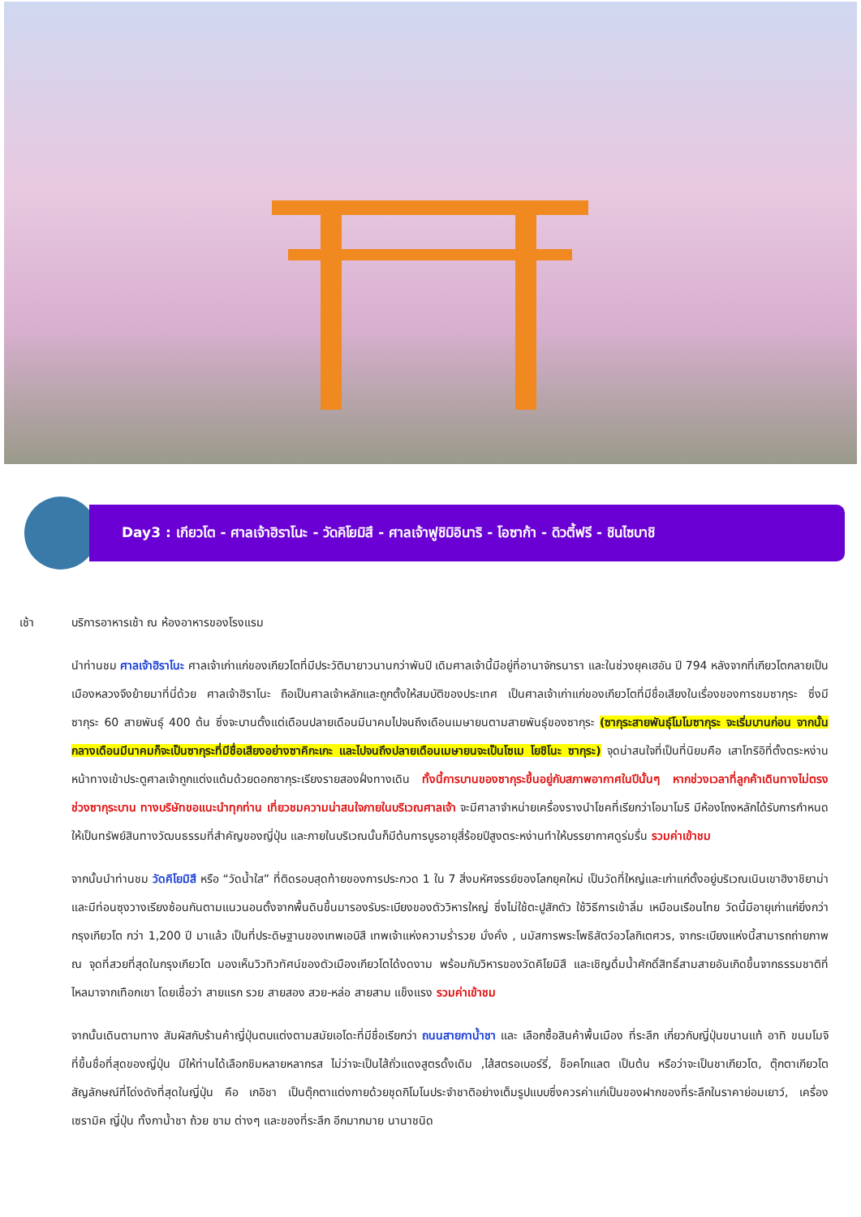Day3 : เกียวโต - ศาลเจ้าฮิราโนะ - วัดคิโยมิสึ - ศาลเจ้าฟูชิมิอินาริ - โอซาก้า - ดิวตี้ฟรี - ชินไซบาชิ
เช้า บริการอาหารเช้า ณ ห้องอาหารของโรงแรม
นำท่านชม ศาลเจ้าฮิราโนะ ศาลเจ้าเก่าแก่ของเกียวโตที่มีประวัติมายาวนานกว่าพันปี เดิมศาลเจ้านี้มีอยู่ที่อานาจักรนารา และในช่วงยุคเฮอัน ปี 794 หลังจากที่เกียวโตกลายเป็นเมืองหลวงจึงย้ายมาที่นี่ด้วย ศาลเจ้าฮิราโนะ ถือเป็นศาลเจ้าหลักและถูกตั้งให้สมบัติของประเทศ เป็นศาลเจ้าเก่าแก่ของเกียวโตที่มีชื่อเสียงในเรื่องของการชมซากุระ ซึ่งมีซากุระ 60 สายพันธุ์ 400 ต้น ซึ่งจะบานตั้งแต่เดือนปลายเดือนมีนาคมไปจนถึงเดือนเมษายนตามสายพันธุ์ของซากุระ (ซากุระสายพันธุ์โมโมซากุระ จะเริ่มบานก่อน จากนั้นกลางเดือนมีนาคมก็จะเป็นซากุระที่มีชื่อเสียงอย่างซาคิกะเกะ และไปจนถึงปลายเดือนเมษายนจะเป็นโซเม โยชิโนะ ซากุระ) จุดน่าสนใจที่เป็นที่นิยมคือ เสาโทริอิที่ตั้งตระหง่านหน้าทางเข้าประตูศาลเจ้าถูกแต่งแต้มด้วยดอกซากุระเรียงรายสองฝั่งทางเดิน ทั้งนี้การบานของซากุระขึ้นอยู่กับสภาพอากาศในปีนั้นๆ หากช่วงเวลาที่ลูกค้าเดินทางไม่ตรงช่วงซากุระบาน ทางบริษัทขอแนะนำทุกท่าน เที่ยวชมความน่าสนใจภายในบริเวณศาลเจ้า จะมีศาลาจำหน่ายเครื่องรางนำโชคที่เรียกว่าโอมาโมริ มีห้องโถงหลักได้รับการกำหนดให้เป็นทรัพย์สินทางวัฒนธรรมที่สำคัญของญี่ปุ่น และภายในบริเวณนั้นก็มีต้นการบูรอายุสี่ร้อยปีสูงตระหง่านทำให้บรรยากาศดูร่มรื่น รวมค่าเข้าชม
จากนั้นนำท่านชม วัดคิโยมิสึ หรือ “วัดน้ำใส” ที่ติดรอบสุดท้ายของการประกวด 1 ใน 7 สิ่งมหัศจรรย์ของโลกยุคใหม่ เป็นวัดที่ใหญ่และเก่าแก่ตั้งอยู่บริเวณเนินเขาฮิงาชิยาม่า และมีท่อนซุงวางเรียงซ้อนกันตามแนวนอนตั้งจากพื้นดินขึ้นมารองรับระเบียงของตัววิหารใหญ่ ซึ่งไม่ใช้ตะปูสักตัว ใช้วิธีการเข้าลิ่ม เหมือนเรือนไทย วัดนี้มีอายุเก่าแก่ยิ่งกว่ากรุงเกียวโต กว่า 1,200 ปี มาแล้ว เป็นที่ประดิษฐานของเทพเอบิสึ เทพเจ้าแห่งความร่ำรวย มั่งคั่ง , นมัสการพระโพธิสัตว์อวโลกิเตศวร, จากระเบียงแห่งนี้สามารถถ่ายภาพ ณ จุดที่สวยที่สุดในกรุงเกียวโต มองเห็นวิวทิวทัศน์ของตัวเมืองเกียวโตได้งดงาม พร้อมกับวิหารของวัดคิโยมิสึ และเชิญดื่มน้ำศักดิ์สิทธิ์สามสายอันเกิดขึ้นจากธรรมชาติที่ไหลมาจากเทือกเขา โดยเชื่อว่า สายแรก รวย สายสอง สวย-หล่อ สายสาม แข็งแรง รวมค่าเข้าชม
จากนั้นเดินตามทาง สัมผัสกับร้านค้าญี่ปุ่นตบแต่งตามสมัยเอโดะที่มีชื่อเรียกว่า ถนนสายกาน้ำชา และ เลือกซื้อสินค้าพื้นเมือง ที่ระลึก เกี่ยวกับญี่ปุ่นขนานแท้ อาทิ ขนมโมจิ ที่ขึ้นชื่อที่สุดของญี่ปุ่น มีให้ท่านได้เลือกชิมหลายหลากรส ไม่ว่าจะเป็นไส้ถั่วแดงสูตรดั้งเดิม ,ไส้สตรอเบอร์รี่, ช็อคโกแลต เป็นต้น หรือว่าจะเป็นชาเกียวโต, ตุ๊กตาเกียวโต สัญลักษณ์ที่โด่งดังที่สุดในญี่ปุ่น คือ เกอิชา เป็นตุ๊กตาแต่งกายด้วยชุดกิโมโนประจำชาติอย่างเต็มรูปแบบซึ่งควรค่าแก่เป็นของฝากของที่ระลึกในราคาย่อมเยาว์, เครื่องเซรามิค ญี่ปุ่น ทั้งกาน้ำชา ถ้วย ชาม ต่างๆ และของที่ระลึก อีกมากมาย นานาชนิด